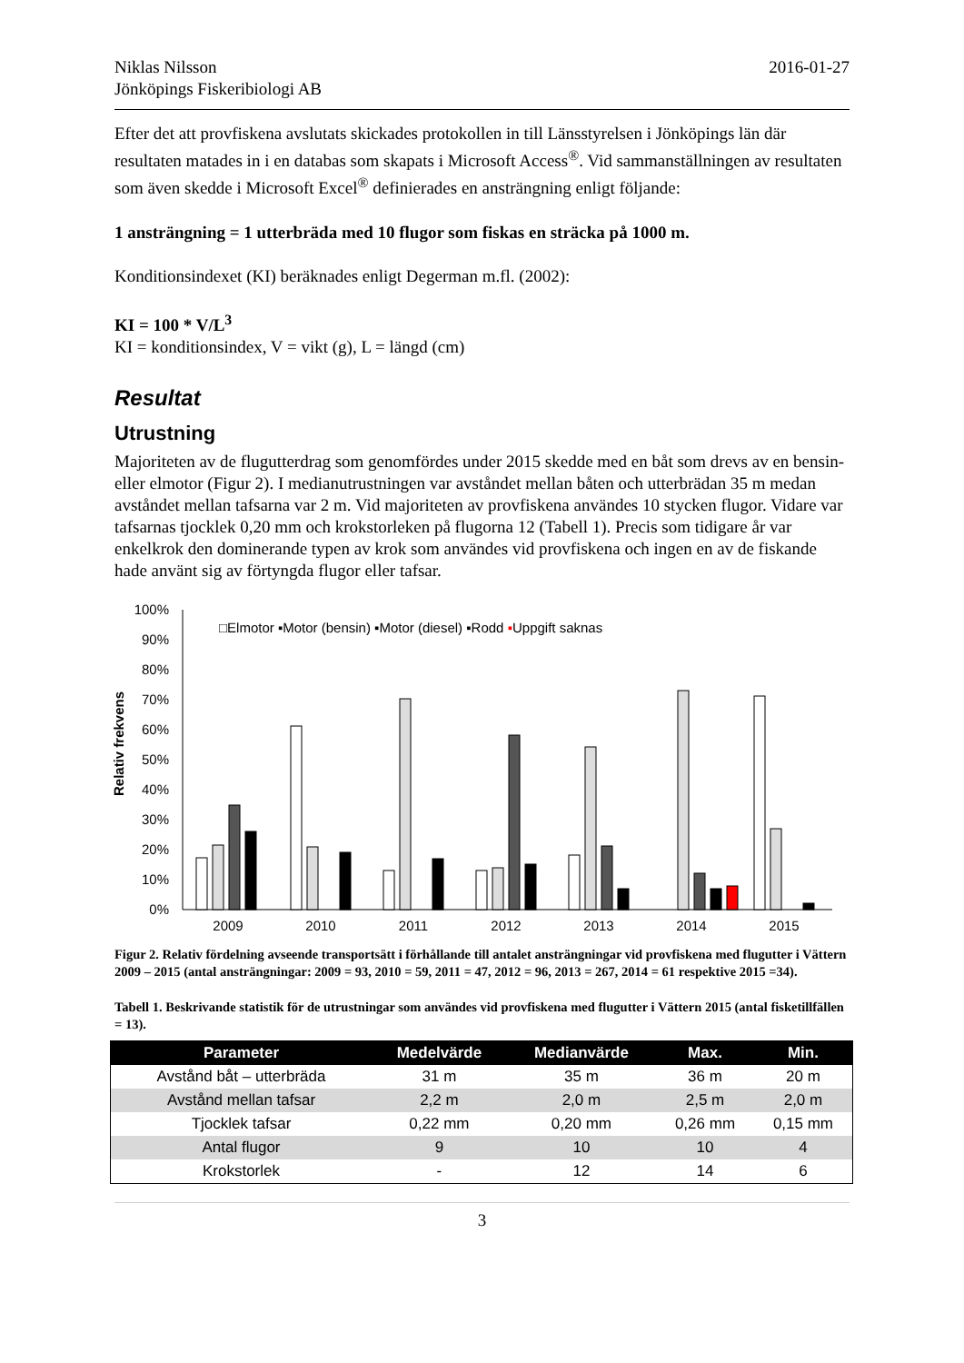Niklas Nilsson
Jönköpings Fiskeribiologi AB
2016-01-27
Efter det att provfiskena avslutats skickades protokollen in till Länsstyrelsen i Jönköpings län där resultaten matades in i en databas som skapats i Microsoft Access<sup>®</sup>. Vid sammanställningen av resultaten som även skedde i Microsoft Excel<sup>®</sup> definierades en ansträngning enligt följande:
1 ansträngning = 1 utterbräda med 10 flugor som fiskas en sträcka på 1000 m.
Konditionsindexet (KI) beräknades enligt Degerman m.fl. (2002):
KI = 100 * V/L<sup>3</sup>
KI = konditionsindex, V = vikt (g), L = längd (cm)
Resultat
Utrustning
Majoriteten av de flugutterdrag som genomfördes under 2015 skedde med en båt som drevs av en bensin- eller elmotor (Figur 2). I medianutrustningen var avståndet mellan båten och utterbrädan 35 m medan avståndet mellan tafsarna var 2 m. Vid majoriteten av provfiskena användes 10 stycken flugor. Vidare var tafsarnas tjocklek 0,20 mm och krokstorleken på flugorna 12 (Tabell 1). Precis som tidigare år var enkelkrok den dominerande typen av krok som användes vid provfiskena och ingen en av de fiskande hade använt sig av förtyngda flugor eller tafsar.
Relativ frekvens
100%
90%
80%
70%
60%
50%
40%
30%
20%
10%
0%
□Elmotor ▪Motor (bensin) ▪Motor (diesel) ▪Rodd ▪Uppgift saknas
2009
2010
2011
2012
2013
2014
2015
Figur 2. Relativ fördelning avseende transportsätt i förhållande till antalet ansträngningar vid provfiskena med flugutter i Vättern 2009 – 2015 (antal ansträngningar: 2009 = 93, 2010 = 59, 2011 = 47, 2012 = 96, 2013 = 267, 2014 = 61 respektive 2015 =34).
Tabell 1. Beskrivande statistik för de utrustningar som användes vid provfiskena med flugutter i Vättern 2015 (antal fisketillfällen = 13).
| Parameter | Medelvärde | Medianvärde | Max. | Min. |
| --- | --- | --- | --- | --- |
| Avstånd båt – utterbräda | 31 m | 35 m | 36 m | 20 m |
| Avstånd mellan tafsar | 2,2 m | 2,0 m | 2,5 m | 2,0 m |
| Tjocklek tafsar | 0,22 mm | 0,20 mm | 0,26 mm | 0,15 mm |
| Antal flugor | 9 | 10 | 10 | 4 |
| Krokstorlek | - | 12 | 14 | 6 |
3